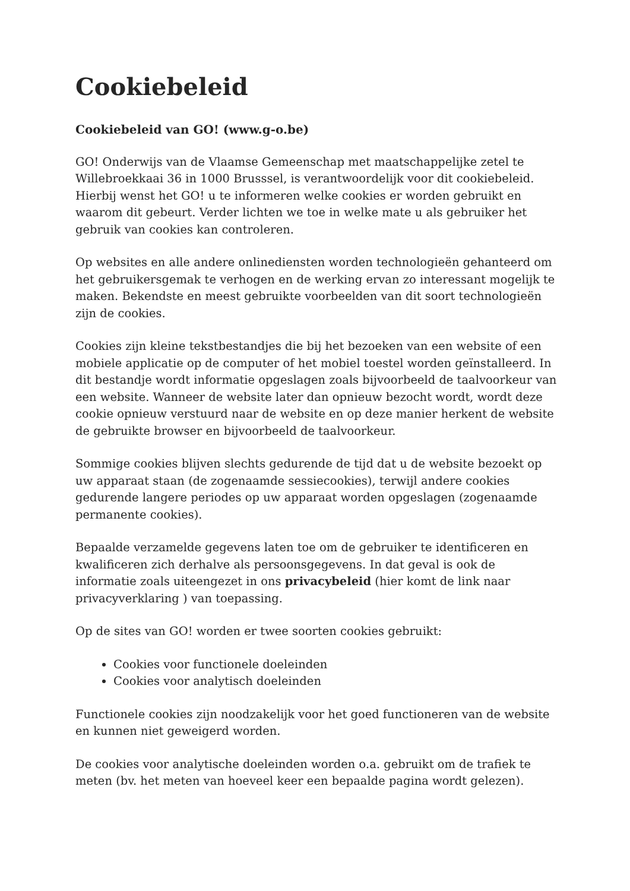Cookiebeleid
Cookiebeleid van GO! (www.g-o.be)
GO! Onderwijs van de Vlaamse Gemeenschap met maatschappelijke zetel te Willebroekkaai 36 in 1000 Brusssel, is verantwoordelijk voor dit cookiebeleid. Hierbij wenst het GO! u te informeren welke cookies er worden gebruikt en waarom dit gebeurt. Verder lichten we toe in welke mate u als gebruiker het gebruik van cookies kan controleren.
Op websites en alle andere onlinediensten worden technologieën gehanteerd om het gebruikersgemak te verhogen en de werking ervan zo interessant mogelijk te maken. Bekendste en meest gebruikte voorbeelden van dit soort technologieën zijn de cookies.
Cookies zijn kleine tekstbestandjes die bij het bezoeken van een website of een mobiele applicatie op de computer of het mobiel toestel worden geïnstalleerd. In dit bestandje wordt informatie opgeslagen zoals bijvoorbeeld de taalvoorkeur van een website. Wanneer de website later dan opnieuw bezocht wordt, wordt deze cookie opnieuw verstuurd naar de website en op deze manier herkent de website de gebruikte browser en bijvoorbeeld de taalvoorkeur.
Sommige cookies blijven slechts gedurende de tijd dat u de website bezoekt op uw apparaat staan (de zogenaamde sessiecookies), terwijl andere cookies gedurende langere periodes op uw apparaat worden opgeslagen (zogenaamde permanente cookies).
Bepaalde verzamelde gegevens laten toe om de gebruiker te identificeren en kwalificeren zich derhalve als persoonsgegevens. In dat geval is ook de informatie zoals uiteengezet in ons privacybeleid (hier komt de link naar privacyverklaring ) van toepassing.
Op de sites van GO! worden er twee soorten cookies gebruikt:
Cookies voor functionele doeleinden
Cookies voor analytisch doeleinden
Functionele cookies zijn noodzakelijk voor het goed functioneren van de website en kunnen niet geweigerd worden.
De cookies voor analytische doeleinden worden o.a. gebruikt om de trafiek te meten (bv. het meten van hoeveel keer een bepaalde pagina wordt gelezen).